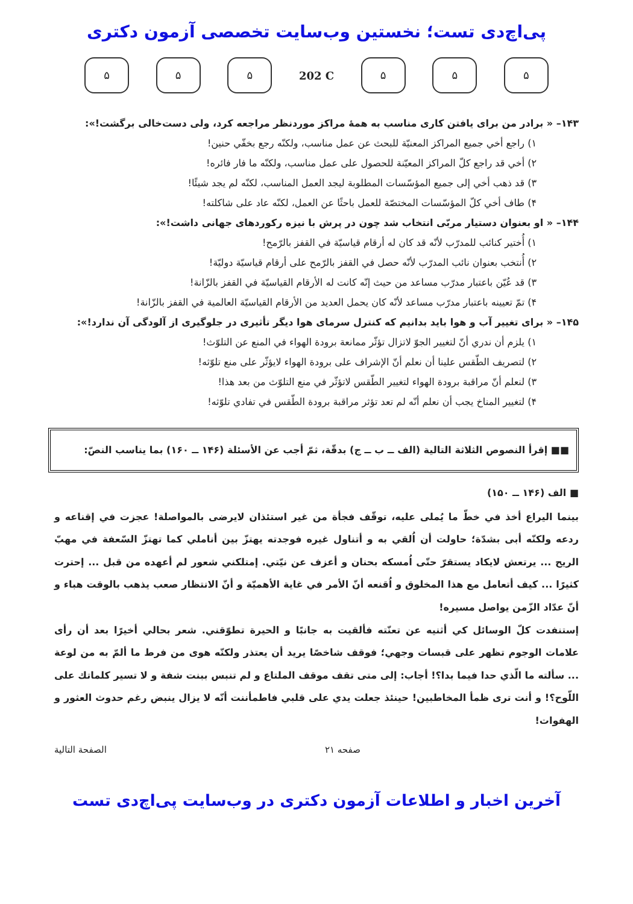پی‌اچ‌دی تست؛ نخستین وب‌سایت تخصصی آزمون دکتری
۵ ۵ ۵ 202 C ۵ ۵ ۵
۱۴۳– « برادر من برای یافتن کاری مناسب به همهٔ مراکز موردنظر مراجعه کرد، ولی دست‌خالی برگشت!»:
۱) راجع أخي جميع المراكز المعنيّة للبحث عن عمل مناسب، ولكنّه رجع بخفّي حنين!
۲) أخي قد راجع كلّ المراكز المعيّنة للحصول على عمل مناسب، ولكنّه ما فار فائره!
۳) قد ذهب أخي إلى جميع المؤسّسات المطلوبة ليجد العمل المناسب، لكنّه لم يجد شيئًا!
۴) طاف أخي كلّ المؤسّسات المختصّة للعمل باحثًا عن العمل، لكنّه عاد على شاكلته!
۱۴۴– « او بعنوان دستیار مربّی انتخاب شد چون در پرش با نیزه رکوردهای جهانی داشت!»:
۱) أُختير كنائب للمدرّب لأنّه قد كان له أرقام قياسيّة في القفز بالرّمح!
۲) أُنتخب بعنوان نائب المدرّب لأنّه حصل في القفز بالرّمح على أرقام قياسيّة دوليّة!
۳) قد عُيّن باعتبار مدرّب مساعد من حيث إنّه كانت له الأرقام القياسيّة في القفز بالزّانة!
۴) تمّ تعيينه باعتبار مدرّب مساعد لأنّه كان يحمل العديد من الأرقام القياسيّة العالمية في القفز بالزّانة!
۱۴۵– « برای تغییر آب و هوا باید بدانیم که کنترل سرمای هوا دیگر تأثیری در جلوگیری از آلودگی آن ندارد!»:
۱) يلزم أن ندري أنّ لتغيير الجوّ لاتزال تؤثّر ممانعة برودة الهواء في المنع عن التلوّث!
۲) لتصريف الطّقس علينا أن نعلم أنّ الإشراف على برودة الهواء لايؤثّر على منع تلوّثه!
۳) لنعلم أنّ مراقبة برودة الهواء لتغيير الطّقس لاتؤثّر في منع التلوّث من بعد هذا!
۴) لتغيير المناخ يجب أن نعلم أنّه لم تعد تؤثر مراقبة برودة الطّقس في تفادي تلوّثه!
■■ إقرأ النصوص الثلاثة التالية (الف ــ ب ــ ج) بدقّة، ثمّ أجب عن الأسئلة (۱۴۶ ــ ۱۶۰) بما يناسب النصّ:
■ الف (۱۴۶ ــ ۱۵۰)
بينما اليراع أخذ في خطّ ما يُملى عليه، توقّف فجأة من غير استئذان لايرضى بالمواصلة! عجزت في إقناعه و ردعه ولكنّه أبى بشدّة؛ حاولت أن اُلقي به و أتناول غيره فوجدته يهتزّ بين أناملي كما تهتزّ السّعفة في مهبّ الريح ... يرتعش لايكاد يستقرّ حتّى اُمسكه بحنان و أعزف عن نيّتي. إمتلكني شعور لم أعهده من قبل ... إحترت كثيرًا ... كيف أتعامل مع هذا المخلوق و اُقنعه أنّ الأمر في غاية الأهميّة و أنّ الانتظار صعب يذهب بالوقت هباء و أنّ عدّاد الزّمن يواصل مسيره!
إستنفدت كلّ الوسائل كي أثنيه عن تعنّته فألقيت به جانبًا و الحيرة تطوّقني. شعر بحالي أخيرًا بعد أن رأى علامات الوجوم تظهر على قبسات وجهي؛ فوقف شاخصًا يريد أن يعتذر ولكنّه هوى من فرط ما ألمّ به من لوعة ... سألته ما الّذي حدا فيما بدا؟! أجاب: إلى متى تقف موقف الملتاع و لم تنبس ببنت شفة و لا تسير كلماتك على اللّوح؟! و أنت ترى ظمأ المخاطبين! حينئذ جعلت يدي على قلبي فاطمأننت أنّه لا يزال ينبض رغم حدوث العثور و الهفوات!
صفحه ۲۱ الصفحة التالية
آخرین اخبار و اطلاعات آزمون دکتری در وب‌سایت پی‌اچ‌دی تست